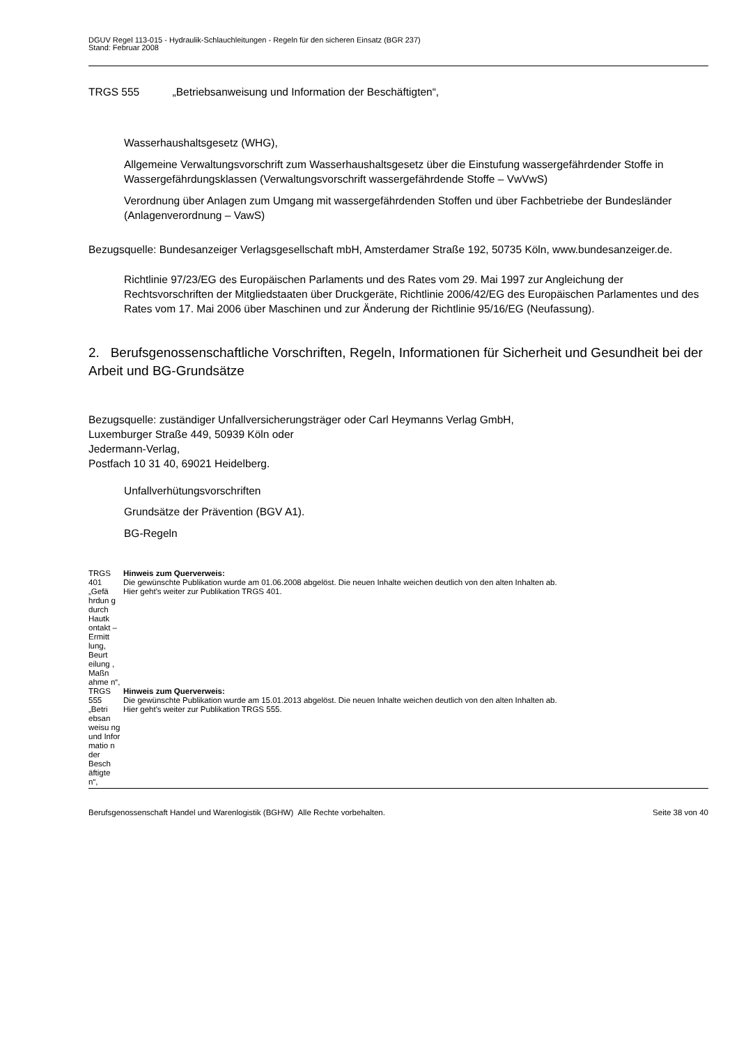DGUV Regel 113-015 - Hydraulik-Schlauchleitungen - Regeln für den sicheren Einsatz (BGR 237)
Stand: Februar 2008
TRGS 555 „Betriebsanweisung und Information der Beschäftigten“,
Wasserhaushaltsgesetz (WHG),
Allgemeine Verwaltungsvorschrift zum Wasserhaushaltsgesetz über die Einstufung wassergefährdender Stoffe in Wassergefährdungsklassen (Verwaltungsvorschrift wassergefährdende Stoffe – VwVwS)
Verordnung über Anlagen zum Umgang mit wassergefährdenden Stoffen und über Fachbetriebe der Bundesländer (Anlagenverordnung – VawS)
Bezugsquelle: Bundesanzeiger Verlagsgesellschaft mbH, Amsterdamer Straße 192, 50735 Köln, www.bundesanzeiger.de.
Richtlinie 97/23/EG des Europäischen Parlaments und des Rates vom 29. Mai 1997 zur Angleichung der Rechtsvorschriften der Mitgliedstaaten über Druckgeräte, Richtlinie 2006/42/EG des Europäischen Parlamentes und des Rates vom 17. Mai 2006 über Maschinen und zur Änderung der Richtlinie 95/16/EG (Neufassung).
2. Berufsgenossenschaftliche Vorschriften, Regeln, Informationen für Sicherheit und Gesundheit bei der Arbeit und BG-Grundsätze
Bezugsquelle: zuständiger Unfallversicherungsträger oder Carl Heymanns Verlag GmbH,
Luxemburger Straße 449, 50939 Köln oder
Jedermann-Verlag,
Postfach 10 31 40, 69021 Heidelberg.
Unfallverhütungsvorschriften
Grundsätze der Prävention (BGV A1).
BG-Regeln
| TRGS 401 „Gefä hrdun g durch Hautk ontakt – Ermitt lung, Beurt eilung , Maßn ahme n“, | Hinweis zum Querverweis: Die gewünschte Publikation wurde am 01.06.2008 abgelöst. Die neuen Inhalte weichen deutlich von den alten Inhalten ab. Hier geht's weiter zur Publikation TRGS 401. |
| TRGS 555 „Betri ebsan weisu ng und Infor matio n der Besch äftigte n“, | Hinweis zum Querverweis: Die gewünschte Publikation wurde am 15.01.2013 abgelöst. Die neuen Inhalte weichen deutlich von den alten Inhalten ab. Hier geht's weiter zur Publikation TRGS 555. |
Berufsgenossenschaft Handel und Warenlogistik (BGHW) Alle Rechte vorbehalten. Seite 38 von 40